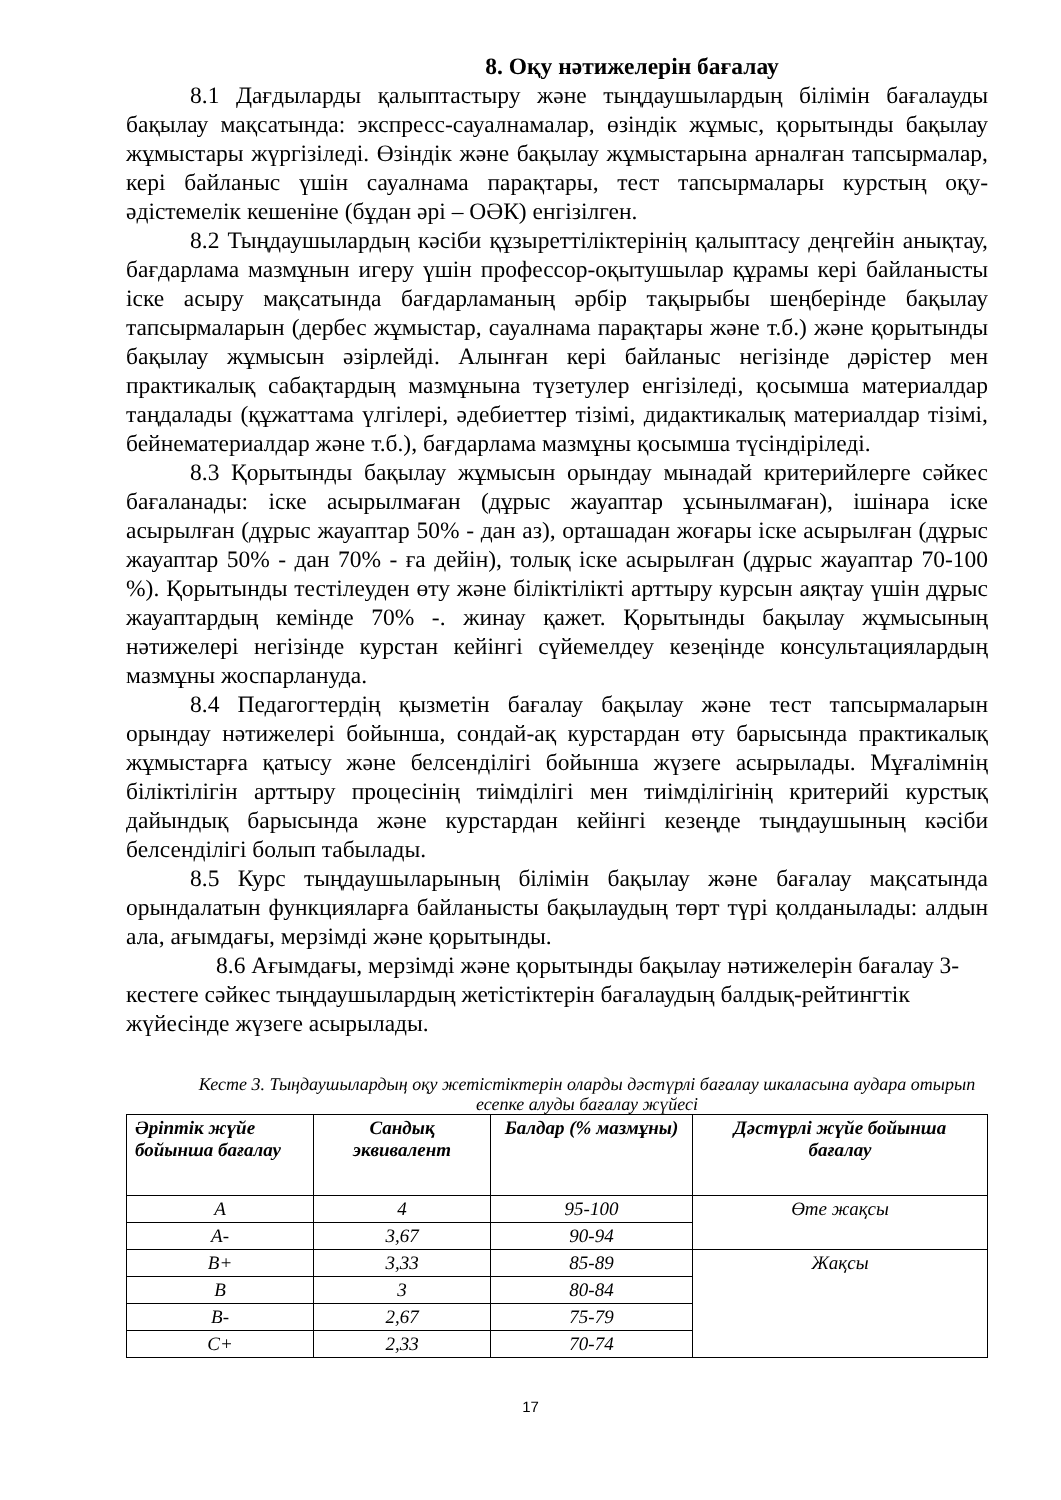8. Оқу нәтижелерін бағалау
8.1 Дағдыларды қалыптастыру және тыңдаушылардың білімін бағалауды бақылау мақсатында: экспресс-сауалнамалар, өзіндік жұмыс, қорытынды бақылау жұмыстары жүргізіледі. Өзіндік және бақылау жұмыстарына арналған тапсырмалар, кері байланыс үшін сауалнама парақтары, тест тапсырмалары курстың оқу-әдістемелік кешеніне (бұдан әрі – ОӘК) енгізілген.
8.2 Тыңдаушылардың кәсіби құзыреттіліктерінің қалыптасу деңгейін анықтау, бағдарлама мазмұнын игеру үшін профессор-оқытушылар құрамы кері байланысты іске асыру мақсатында бағдарламаның әрбір тақырыбы шеңберінде бақылау тапсырмаларын (дербес жұмыстар, сауалнама парақтары және т.б.) және қорытынды бақылау жұмысын әзірлейді. Алынған кері байланыс негізінде дәрістер мен практикалық сабақтардың мазмұнына түзетулер енгізіледі, қосымша материалдар таңдалады (құжаттама үлгілері, әдебиеттер тізімі, дидактикалық материалдар тізімі, бейнематериалдар және т.б.), бағдарлама мазмұны қосымша түсіндіріледі.
8.3 Қорытынды бақылау жұмысын орындау мынадай критерийлерге сәйкес бағаланады: іске асырылмаған (дұрыс жауаптар ұсынылмаған), ішінара іске асырылған (дұрыс жауаптар 50% - дан аз), орташадан жоғары іске асырылған (дұрыс жауаптар 50% - дан 70% - ға дейін), толық іске асырылған (дұрыс жауаптар 70-100 %). Қорытынды тестілеуден өту және біліктілікті арттыру курсын аяқтау үшін дұрыс жауаптардың кемінде 70% -. жинау қажет. Қорытынды бақылау жұмысының нәтижелері негізінде курстан кейінгі сүйемелдеу кезеңінде консультациялардың мазмұны жоспарлануда.
8.4 Педагогтердің қызметін бағалау бақылау және тест тапсырмаларын орындау нәтижелері бойынша, сондай-ақ курстардан өту барысында практикалық жұмыстарға қатысу және белсенділігі бойынша жүзеге асырылады. Мұғалімнің біліктілігін арттыру процесінің тиімділігі мен тиімділігінің критерийі курстық дайындық барысында және курстардан кейінгі кезеңде тыңдаушының кәсіби белсенділігі болып табылады.
8.5 Курс тыңдаушыларының білімін бақылау және бағалау мақсатында орындалатын функцияларға байланысты бақылаудың төрт түрі қолданылады: алдын ала, ағымдағы, мерзімді және қорытынды.
8.6 Ағымдағы, мерзімді және қорытынды бақылау нәтижелерін бағалау 3-кестеге сәйкес тыңдаушылардың жетістіктерін бағалаудың балдық-рейтингтік жүйесінде жүзеге асырылады.
Кесте 3. Тыңдаушылардың оқу жетістіктерін оларды дәстүрлі бағалау шкаласына аудара отырып есепке алуды бағалау жүйесі
| Әріптік жүйе бойынша бағалау | Сандық эквивалент | Балдар (% мазмұны) | Дәстүрлі жүйе бойынша бағалау |
| --- | --- | --- | --- |
| A | 4 | 95-100 | Өте жақсы |
| A- | 3,67 | 90-94 | |
| B+ | 3,33 | 85-89 | Жақсы |
| B | 3 | 80-84 | |
| B- | 2,67 | 75-79 | |
| C+ | 2,33 | 70-74 | |
17